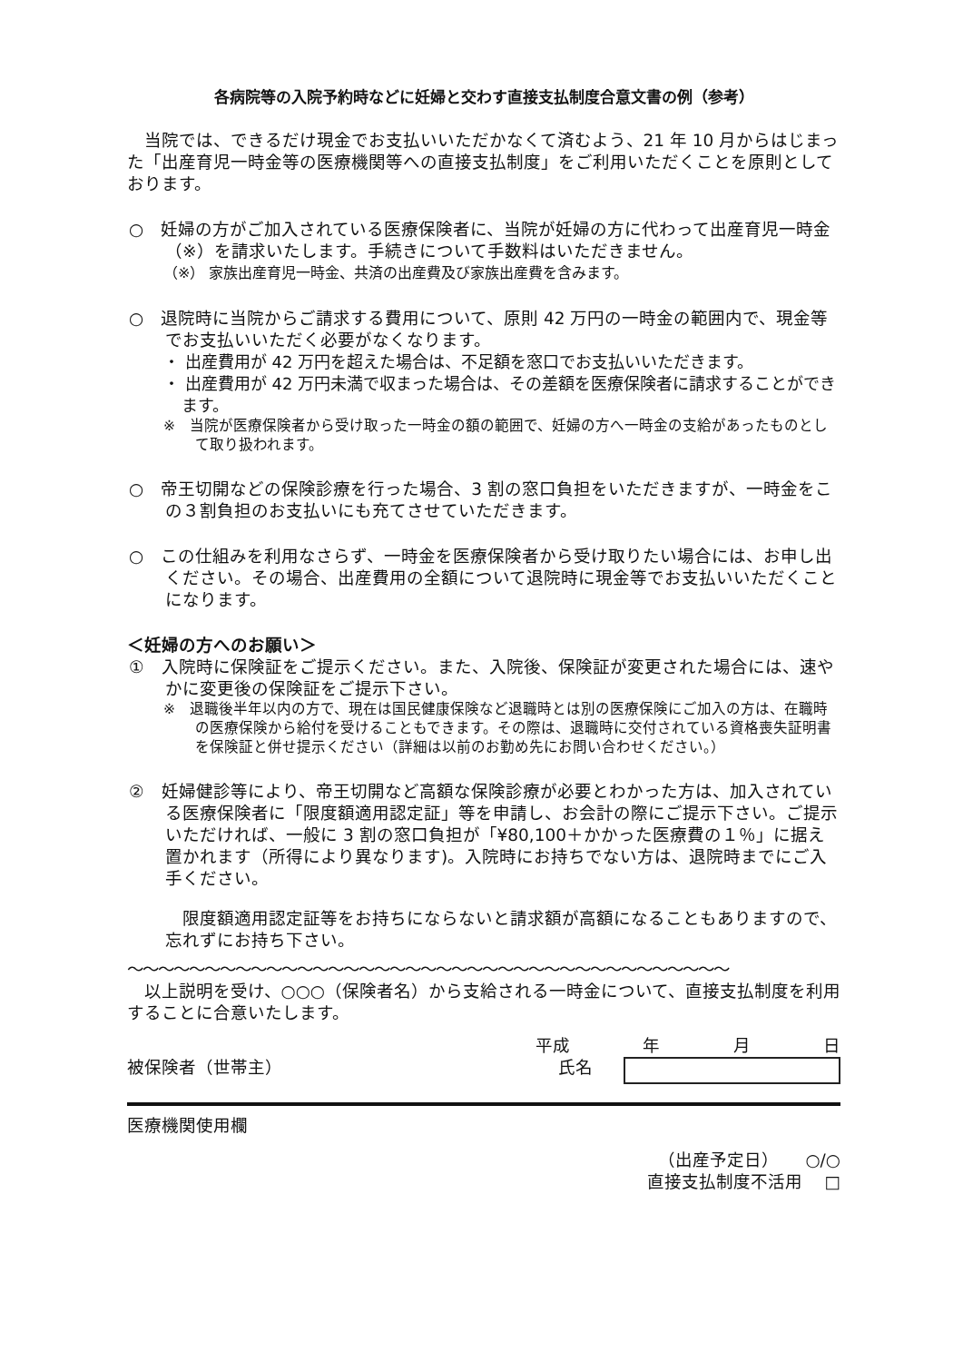各病院等の入院予約時などに妊婦と交わす直接支払制度合意文書の例（参考）
当院では、できるだけ現金でお支払いいただかなくて済むよう、21 年 10 月からはじまった「出産育児一時金等の医療機関等への直接支払制度」をご利用いただくことを原則としております。
○　妊婦の方がご加入されている医療保険者に、当院が妊婦の方に代わって出産育児一時金（※）を請求いたします。手続きについて手数料はいただきません。
（※） 家族出産育児一時金、共済の出産費及び家族出産費を含みます。
○　退院時に当院からご請求する費用について、原則 42 万円の一時金の範囲内で、現金等でお支払いいただく必要がなくなります。
・ 出産費用が 42 万円を超えた場合は、不足額を窓口でお支払いいただきます。
・ 出産費用が 42 万円未満で収まった場合は、その差額を医療保険者に請求することができます。
※　当院が医療保険者から受け取った一時金の額の範囲で、妊婦の方へ一時金の支給があったものとして取り扱われます。
○　帝王切開などの保険診療を行った場合、3 割の窓口負担をいただきますが、一時金をこの３割負担のお支払いにも充てさせていただきます。
○　この仕組みを利用なさらず、一時金を医療保険者から受け取りたい場合には、お申し出ください。その場合、出産費用の全額について退院時に現金等でお支払いいただくことになります。
＜妊婦の方へのお願い＞
①　入院時に保険証をご提示ください。また、入院後、保険証が変更された場合には、速やかに変更後の保険証をご提示下さい。
※　退職後半年以内の方で、現在は国民健康保険など退職時とは別の医療保険にご加入の方は、在職時の医療保険から給付を受けることもできます。その際は、退職時に交付されている資格喪失証明書を保険証と併せ提示ください（詳細は以前のお勤め先にお問い合わせください。）
②　妊婦健診等により、帝王切開など高額な保険診療が必要とわかった方は、加入されている医療保険者に「限度額適用認定証」等を申請し、お会計の際にご提示下さい。ご提示いただければ、一般に 3 割の窓口負担が「¥80,100＋かかった医療費の１％」に据え置かれます（所得により異なります)。入院時にお持ちでない方は、退院時までにご入手ください。
限度額適用認定証等をお持ちにならないと請求額が高額になることもありますので、忘れずにお持ち下さい。
〜〜〜〜〜〜〜〜〜〜〜〜〜〜〜〜〜〜〜〜〜〜〜〜〜〜〜〜〜〜〜〜〜〜〜〜〜〜〜
以上説明を受け、○○○（保険者名）から支給される一時金について、直接支払制度を利用することに合意いたします。
平成 年 月 日
被保険者（世帯主） 氏名
医療機関使用欄
（出産予定日）　　○/○
直接支払制度不活用　 □